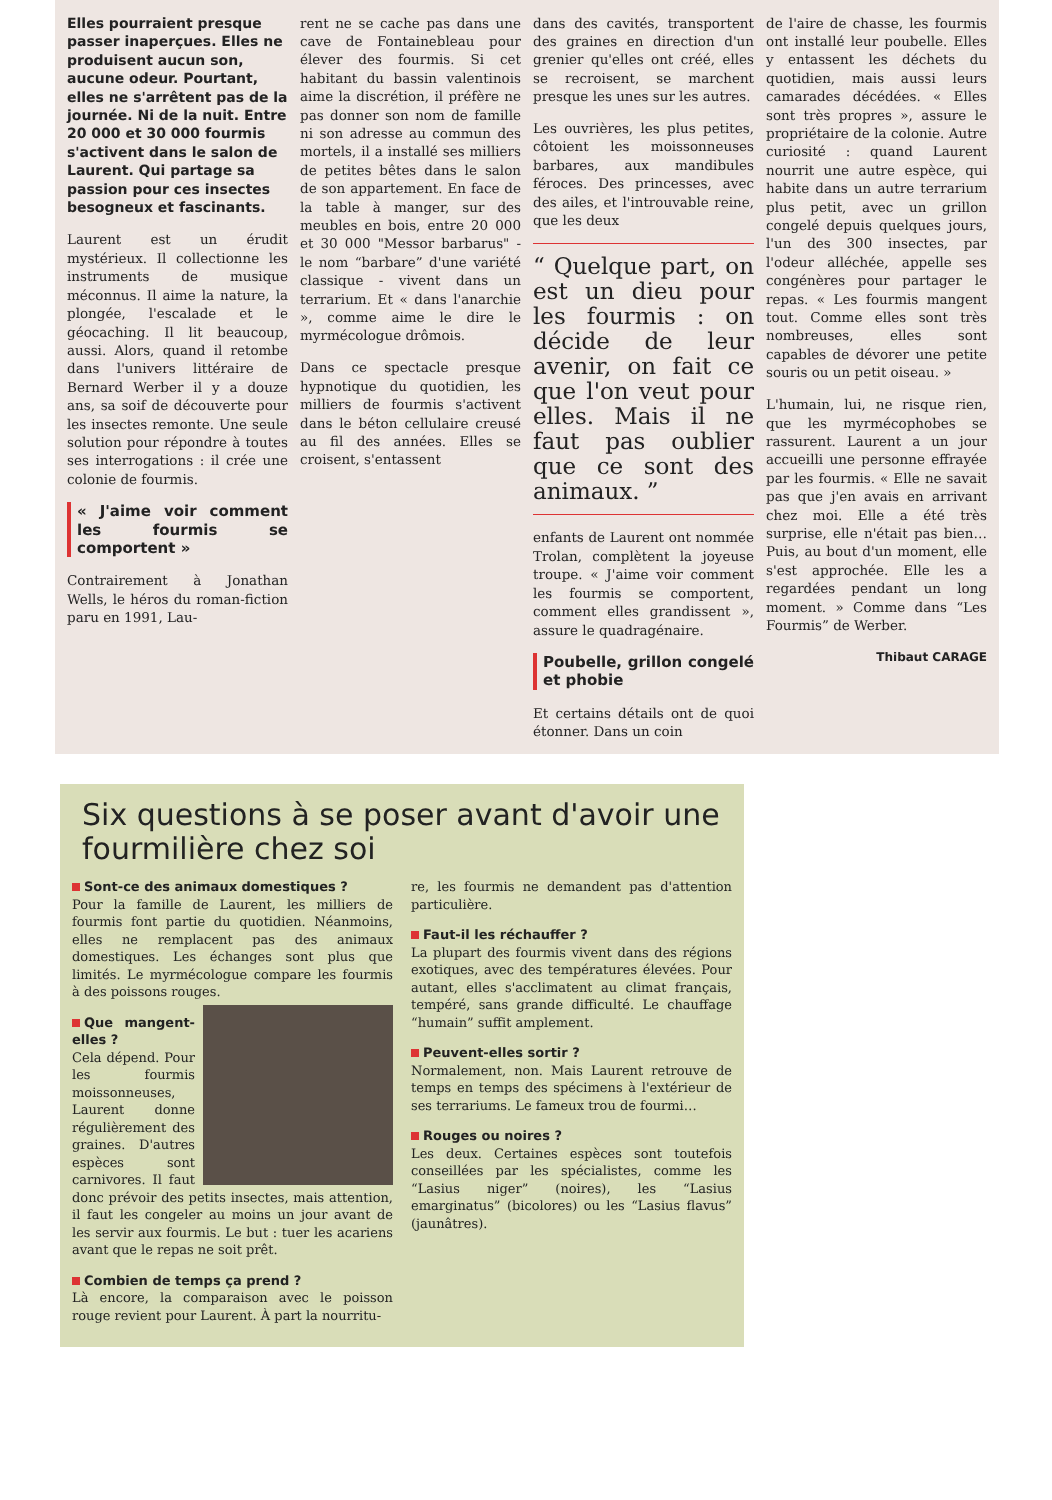Elles pourraient presque passer inaperçues. Elles ne produisent aucun son, aucune odeur. Pourtant, elles ne s'arrêtent pas de la journée. Ni de la nuit. Entre 20 000 et 30 000 fourmis s'activent dans le salon de Laurent. Qui partage sa passion pour ces insectes besogneux et fascinants.
Laurent est un érudit mystérieux. Il collectionne les instruments de musique méconnus. Il aime la nature, la plongée, l'escalade et le géocaching. Il lit beaucoup, aussi. Alors, quand il retombe dans l'univers littéraire de Bernard Werber il y a douze ans, sa soif de découverte pour les insectes remonte. Une seule solution pour répondre à toutes ses interrogations : il crée une colonie de fourmis.
« J'aime voir comment les fourmis se comportent »
Contrairement à Jonathan Wells, le héros du roman-fiction paru en 1991, Lau-
rent ne se cache pas dans une cave de Fontainebleau pour élever des fourmis. Si cet habitant du bassin valentinois aime la discrétion, il préfère ne pas donner son nom de famille ni son adresse au commun des mortels, il a installé ses milliers de petites bêtes dans le salon de son appartement. En face de la table à manger, sur des meubles en bois, entre 20 000 et 30 000 "Messor barbarus" - le nom “barbare” d'une variété classique - vivent dans un terrarium. Et « dans l'anarchie », comme aime le dire le myrmécologue drômois.
Dans ce spectacle presque hypnotique du quotidien, les milliers de fourmis s'activent dans le béton cellulaire creusé au fil des années. Elles se croisent, s'entassent
dans des cavités, transportent des graines en direction d'un grenier qu'elles ont créé, elles se recroisent, se marchent presque les unes sur les autres.
Les ouvrières, les plus petites, côtoient les moissonneuses barbares, aux mandibules féroces. Des princesses, avec des ailes, et l'introuvable reine, que les deux
“ Quelque part, on est un dieu pour les fourmis : on décide de leur avenir, on fait ce que l'on veut pour elles. Mais il ne faut pas oublier que ce sont des animaux. ”
enfants de Laurent ont nommée Trolan, complètent la joyeuse troupe. « J'aime voir comment les fourmis se comportent, comment elles grandissent », assure le quadragénaire.
Poubelle, grillon congelé et phobie
Et certains détails ont de quoi étonner. Dans un coin
de l'aire de chasse, les fourmis ont installé leur poubelle. Elles y entassent les déchets du quotidien, mais aussi leurs camarades décédées. « Elles sont très propres », assure le propriétaire de la colonie. Autre curiosité : quand Laurent nourrit une autre espèce, qui habite dans un autre terrarium plus petit, avec un grillon congelé depuis quelques jours, l'un des 300 insectes, par l'odeur alléchée, appelle ses congénères pour partager le repas. « Les fourmis mangent tout. Comme elles sont très nombreuses, elles sont capables de dévorer une petite souris ou un petit oiseau. »
L'humain, lui, ne risque rien, que les myrmécophobes se rassurent. Laurent a un jour accueilli une personne effrayée par les fourmis. « Elle ne savait pas que j'en avais en arrivant chez moi. Elle a été très surprise, elle n'était pas bien… Puis, au bout d'un moment, elle s'est approchée. Elle les a regardées pendant un long moment. » Comme dans “Les Fourmis” de Werber.
Thibaut CARAGE
Six questions à se poser avant d'avoir une fourmilière chez soi
Sont-ce des animaux domestiques ?
Pour la famille de Laurent, les milliers de fourmis font partie du quotidien. Néanmoins, elles ne remplacent pas des animaux domestiques. Les échanges sont plus que limités. Le myrmécologue compare les fourmis à des poissons rouges.
Que mangent-elles ?
Cela dépend. Pour les fourmis moissonneuses, Laurent donne régulièrement des graines. D'autres espèces sont carnivores. Il faut donc prévoir des petits insectes, mais attention, il faut les congeler au moins un jour avant de les servir aux fourmis. Le but : tuer les acariens avant que le repas ne soit prêt.
Combien de temps ça prend ?
Là encore, la comparaison avec le poisson rouge revient pour Laurent. À part la nourritu-
re, les fourmis ne demandent pas d'attention particulière.
Faut-il les réchauffer ?
La plupart des fourmis vivent dans des régions exotiques, avec des températures élevées. Pour autant, elles s'acclimatent au climat français, tempéré, sans grande difficulté. Le chauffage “humain” suffit amplement.
Peuvent-elles sortir ?
Normalement, non. Mais Laurent retrouve de temps en temps des spécimens à l'extérieur de ses terrariums. Le fameux trou de fourmi…
Rouges ou noires ?
Les deux. Certaines espèces sont toutefois conseillées par les spécialistes, comme les “Lasius niger” (noires), les “Lasius emarginatus” (bicolores) ou les “Lasius flavus” (jaunâtres).